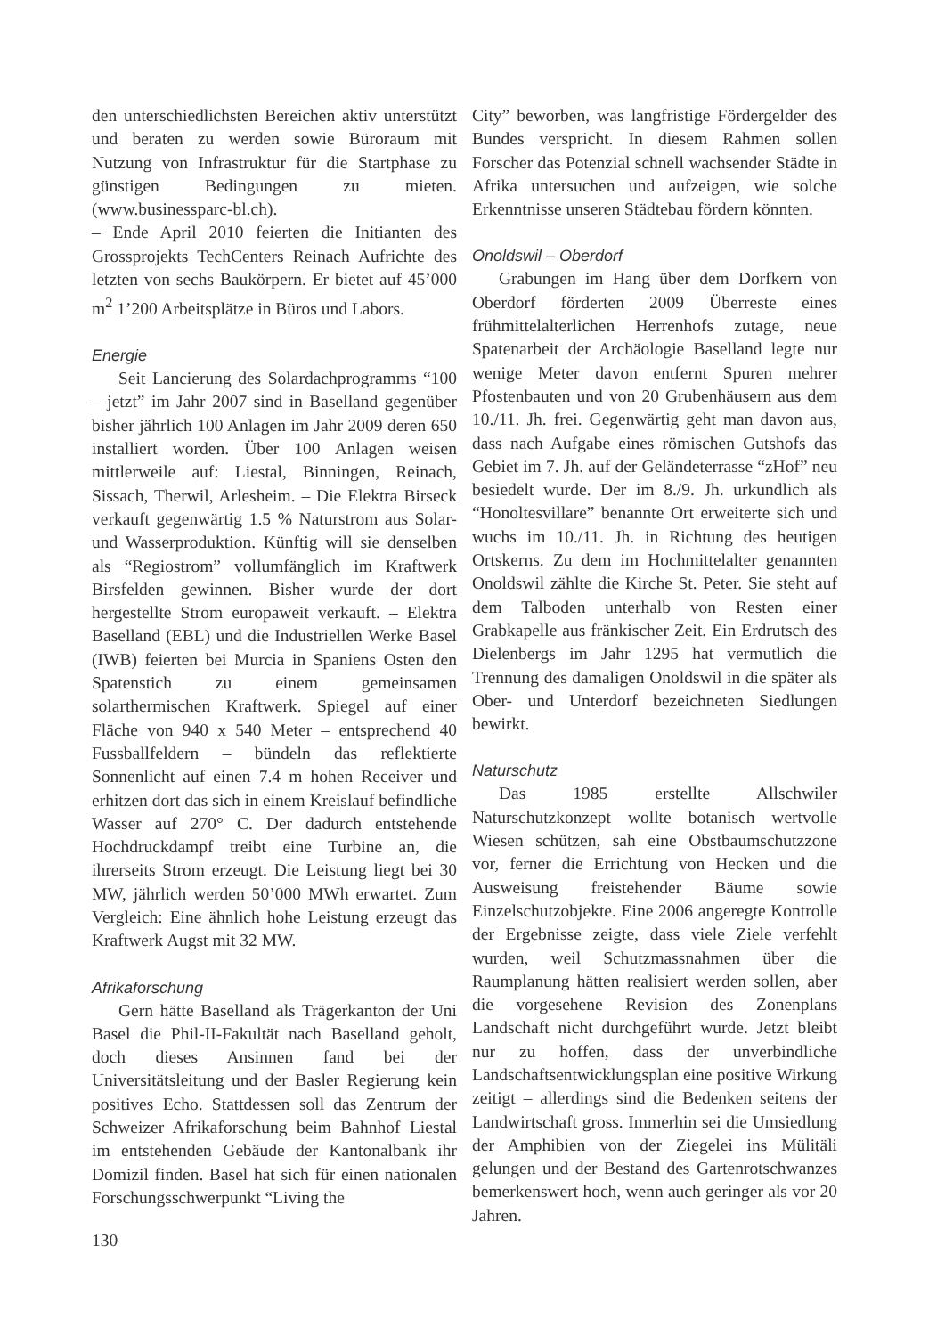den unterschiedlichsten Bereichen aktiv unterstützt und beraten zu werden sowie Büroraum mit Nutzung von Infrastruktur für die Startphase zu günstigen Bedingungen zu mieten. (www.businessparc-bl.ch).
– Ende April 2010 feierten die Initianten des Grossprojekts TechCenters Reinach Aufrichte des letzten von sechs Baukörpern. Er bietet auf 45’000 m<sup>2</sup> 1’200 Arbeitsplätze in Büros und Labors.
Energie
Seit Lancierung des Solardachprogramms “100 – jetzt” im Jahr 2007 sind in Baselland gegenüber bisher jährlich 100 Anlagen im Jahr 2009 deren 650 installiert worden. Über 100 Anlagen weisen mittlerweile auf: Liestal, Binningen, Reinach, Sissach, Therwil, Arlesheim. – Die Elektra Birseck verkauft gegenwärtig 1.5 % Naturstrom aus Solar- und Wasserproduktion. Künftig will sie denselben als “Regiostrom” vollumfänglich im Kraftwerk Birsfelden gewinnen. Bisher wurde der dort hergestellte Strom europaweit verkauft. – Elektra Baselland (EBL) und die Industriellen Werke Basel (IWB) feierten bei Murcia in Spaniens Osten den Spatenstich zu einem gemeinsamen solarthermischen Kraftwerk. Spiegel auf einer Fläche von 940 x 540 Meter – entsprechend 40 Fussballfeldern – bündeln das reflektierte Sonnenlicht auf einen 7.4 m hohen Receiver und erhitzen dort das sich in einem Kreislauf befindliche Wasser auf 270° C. Der dadurch entstehende Hochdruckdampf treibt eine Turbine an, die ihrerseits Strom erzeugt. Die Leistung liegt bei 30 MW, jährlich werden 50’000 MWh erwartet. Zum Vergleich: Eine ähnlich hohe Leistung erzeugt das Kraftwerk Augst mit 32 MW.
Afrikaforschung
Gern hätte Baselland als Trägerkanton der Uni Basel die Phil-II-Fakultät nach Baselland geholt, doch dieses Ansinnen fand bei der Universitätsleitung und der Basler Regierung kein positives Echo. Stattdessen soll das Zentrum der Schweizer Afrikaforschung beim Bahnhof Liestal im entstehenden Gebäude der Kantonalbank ihr Domizil finden. Basel hat sich für einen nationalen Forschungsschwerpunkt “Living the
City” beworben, was langfristige Fördergelder des Bundes verspricht. In diesem Rahmen sollen Forscher das Potenzial schnell wachsender Städte in Afrika untersuchen und aufzeigen, wie solche Erkenntnisse unseren Städtebau fördern könnten.
Onoldswil – Oberdorf
Grabungen im Hang über dem Dorfkern von Oberdorf förderten 2009 Überreste eines frühmittelalterlichen Herrenhofs zutage, neue Spatenarbeit der Archäologie Baselland legte nur wenige Meter davon entfernt Spuren mehrer Pfostenbauten und von 20 Grubenhäusern aus dem 10./11. Jh. frei. Gegenwärtig geht man davon aus, dass nach Aufgabe eines römischen Gutshofs das Gebiet im 7. Jh. auf der Geländeterrasse “zHof” neu besiedelt wurde. Der im 8./9. Jh. urkundlich als “Honoltesvillare” benannte Ort erweiterte sich und wuchs im 10./11. Jh. in Richtung des heutigen Ortskerns. Zu dem im Hochmittelalter genannten Onoldswil zählte die Kirche St. Peter. Sie steht auf dem Talboden unterhalb von Resten einer Grabkapelle aus fränkischer Zeit. Ein Erdrutsch des Dielenbergs im Jahr 1295 hat vermutlich die Trennung des damaligen Onoldswil in die später als Ober- und Unterdorf bezeichneten Siedlungen bewirkt.
Naturschutz
Das 1985 erstellte Allschwiler Naturschutzkonzept wollte botanisch wertvolle Wiesen schützen, sah eine Obstbaumschutzzone vor, ferner die Errichtung von Hecken und die Ausweisung freistehender Bäume sowie Einzelschutzobjekte. Eine 2006 angeregte Kontrolle der Ergebnisse zeigte, dass viele Ziele verfehlt wurden, weil Schutzmassnahmen über die Raumplanung hätten realisiert werden sollen, aber die vorgesehene Revision des Zonenplans Landschaft nicht durchgeführt wurde. Jetzt bleibt nur zu hoffen, dass der unverbindliche Landschaftsentwicklungsplan eine positive Wirkung zeitigt – allerdings sind die Bedenken seitens der Landwirtschaft gross. Immerhin sei die Umsiedlung der Amphibien von der Ziegelei ins Mülitäli gelungen und der Bestand des Gartenrotschwanzes bemerkenswert hoch, wenn auch geringer als vor 20 Jahren.
130